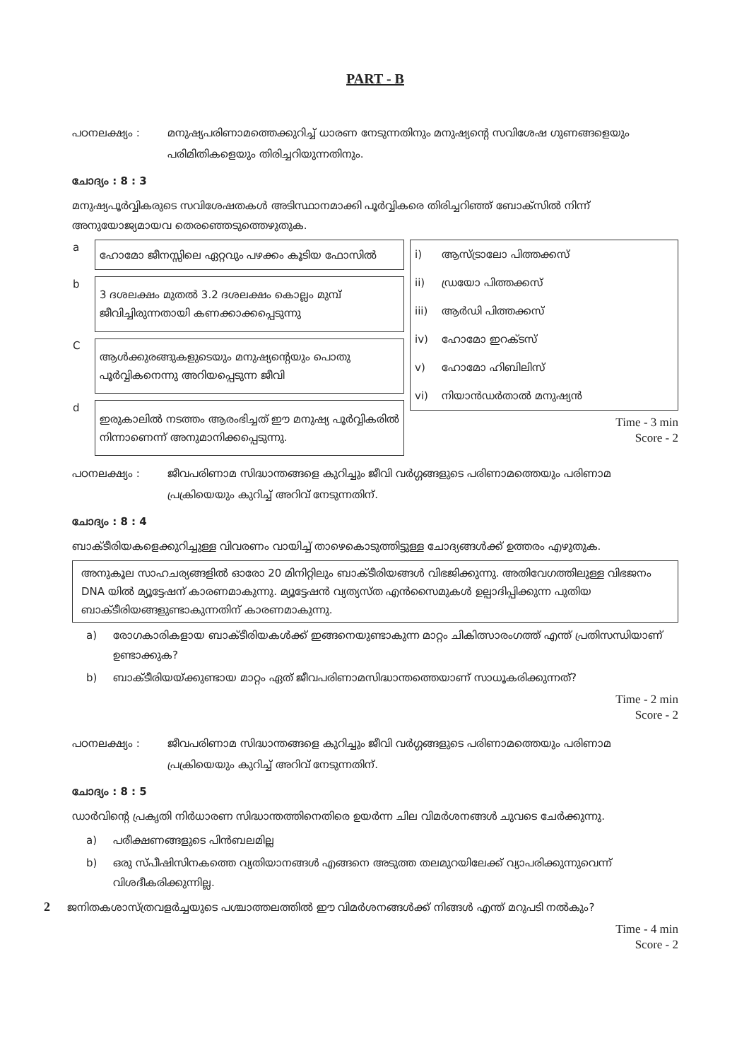PART - B
പഠനലക്ഷ്യം : മനുഷ്യപരിണാമത്തെക്കുറിച്ച് ധാരണ നേടുന്നതിനും മനുഷ്യന്റെ സവിശേഷ ഗുണങ്ങളെയും പരിമിതികളെയും തിരിച്ചറിയുന്നതിനും.
ചോദ്യം : 8 : 3
മനുഷ്യപൂർവ്വികരുടെ സവിശേഷതകൾ അടിസ്ഥാനമാക്കി പൂർവ്വികരെ തിരിച്ചറിഞ്ഞ് ബോക്സിൽ നിന്ന് അനുയോജ്യമായവ തെരഞ്ഞെടുത്തെഴുതുക.
| a | ഹോമോ ജീനസ്സിലെ ഏറ്റവും പഴക്കം കൂടിയ ഫോസിൽ |
| b | 3 ദശലക്ഷം മുതൽ 3.2 ദശലക്ഷം കൊല്ലം മുമ്പ് ജീവിച്ചിരുന്നതായി കണക്കാക്കപ്പെടുന്നു |
| C | ആൾക്കുരങ്ങുകളുടെയും മനുഷ്യന്റെയും പൊതു പൂർവ്വികനെന്നു അറിയപ്പെടുന്ന ജീവി |
| d | ഇരുകാലിൽ നടത്തം ആരംഭിച്ചത് ഈ മനുഷ്യ പൂർവ്വികരിൽ നിന്നാണെന്ന് അനുമാനിക്കപ്പെടുന്നു. |
| i) | ആസ്ട്രാലോ പിത്തക്കസ് |
| ii) | ഡ്രയോ പിത്തക്കസ് |
| iii) | ആർഡി പിത്തക്കസ് |
| iv) | ഹോമോ ഇറക്ടസ് |
| v) | ഹോമോ ഹിബിലിസ് |
| vi) | നിയാൻഡർതാൽ മനുഷ്യൻ |
Time - 3 min
Score - 2
പഠനലക്ഷ്യം : ജീവപരിണാമ സിദ്ധാന്തങ്ങളെ കുറിച്ചും ജീവി വർഗ്ഗങ്ങളുടെ പരിണാമത്തെയും പരിണാമ പ്രക്രിയെയും കുറിച്ച് അറിവ് നേടുന്നതിന്.
ചോദ്യം : 8 : 4
ബാക്ടീരിയകളെക്കുറിച്ചുള്ള വിവരണം വായിച്ച് താഴെകൊടുത്തിട്ടുള്ള ചോദ്യങ്ങൾക്ക് ഉത്തരം എഴുതുക.
അനുകൂല സാഹചര്യങ്ങളിൽ ഓരോ 20 മിനിറ്റിലും ബാക്ടീരിയങ്ങൾ വിഭജിക്കുന്നു. അതിവേഗത്തിലുള്ള വിഭജനം DNA യിൽ മ്യൂട്ടേഷന് കാരണമാകുന്നു. മ്യൂട്ടേഷൻ വ്യത്യസ്ത എൻസൈമുകൾ ഉല്പാദിപ്പിക്കുന്ന പുതിയ ബാക്ടീരിയങ്ങളുണ്ടാകുന്നതിന് കാരണമാകുന്നു.
a) രോഗകാരികളായ ബാക്ടീരിയകൾക്ക് ഇങ്ങനെയുണ്ടാകുന്ന മാറ്റം ചികിത്സാരംഗത്ത് എന്ത് പ്രതിസന്ധിയാണ് ഉണ്ടാക്കുക?
b) ബാക്ടീരിയയ്ക്കുണ്ടായ മാറ്റം ഏത് ജീവപരിണാമസിദ്ധാന്തത്തെയാണ് സാധൂകരിക്കുന്നത്?
Time - 2 min
Score - 2
പഠനലക്ഷ്യം : ജീവപരിണാമ സിദ്ധാന്തങ്ങളെ കുറിച്ചും ജീവി വർഗ്ഗങ്ങളുടെ പരിണാമത്തെയും പരിണാമ പ്രക്രിയെയും കുറിച്ച് അറിവ് നേടുന്നതിന്.
ചോദ്യം : 8 : 5
ഡാർവിന്റെ പ്രകൃതി നിർധാരണ സിദ്ധാന്തത്തിനെതിരെ ഉയർന്ന ചില വിമർശനങ്ങൾ ചുവടെ ചേർക്കുന്നു.
a) പരീക്ഷണങ്ങളുടെ പിൻബലമില്ല
b) ഒരു സ്പീഷിസിനകത്തെ വ്യതിയാനങ്ങൾ എങ്ങനെ അടുത്ത തലമുറയിലേക്ക് വ്യാപരിക്കുന്നുവെന്ന് വിശദീകരിക്കുന്നില്ല.
2 ജനിതകശാസ്ത്രവളർച്ചയുടെ പശ്ചാത്തലത്തിൽ ഈ വിമർശനങ്ങൾക്ക് നിങ്ങൾ എന്ത് മറുപടി നൽകും?
Time - 4 min
Score - 2